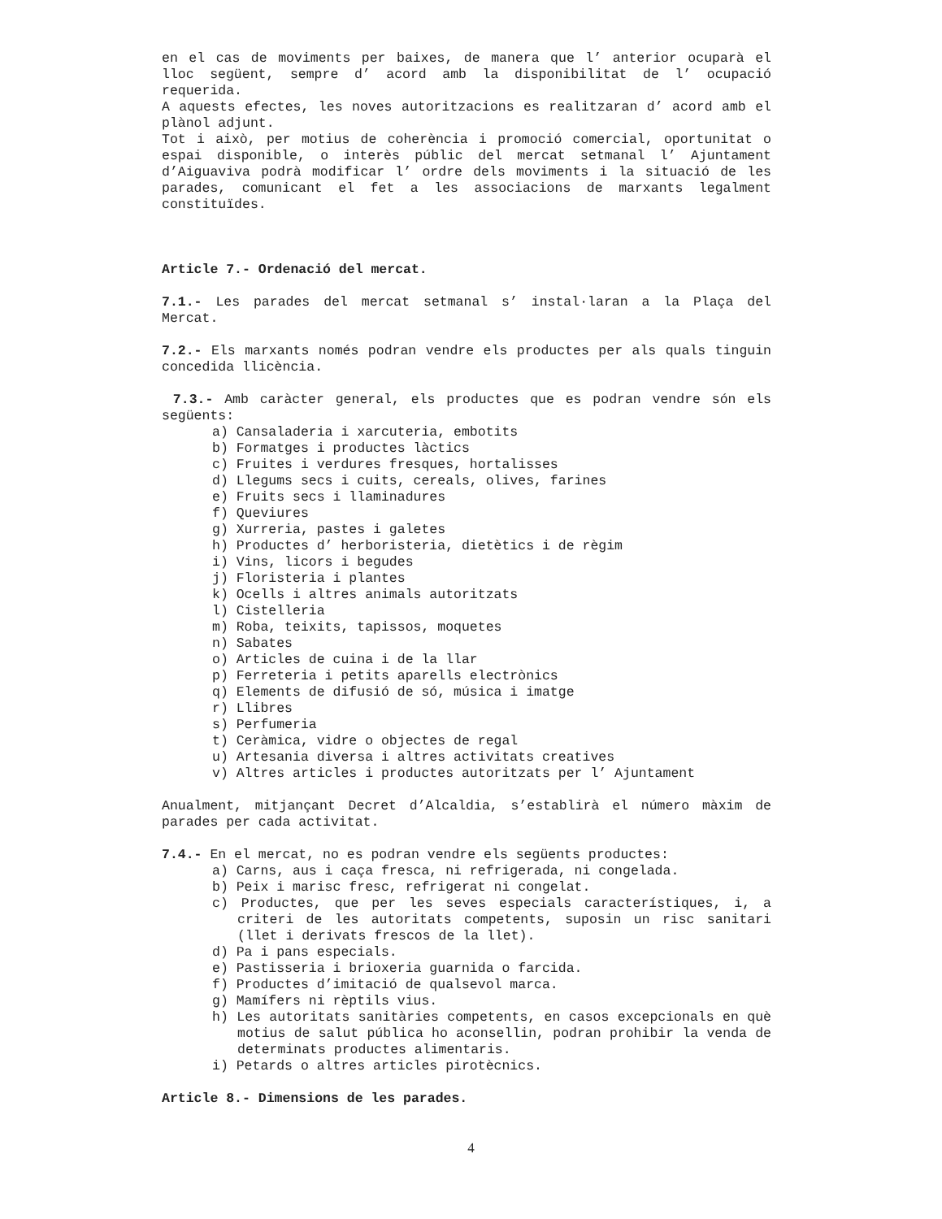en el cas de moviments per baixes, de manera que l’ anterior ocuparà el lloc següent, sempre d’ acord amb la disponibilitat de l’ ocupació requerida.
A aquests efectes, les noves autoritzacions es realitzaran d’ acord amb el plànol adjunt.
Tot i això, per motius de coherència i promoció comercial, oportunitat o espai disponible, o interès públic del mercat setmanal l’ Ajuntament d’Aiguaviva podrà modificar l’ ordre dels moviments i la situació de les parades, comunicant el fet a les associacions de marxants legalment constituïdes.
Article 7.- Ordenació del mercat.
7.1.- Les parades del mercat setmanal s’ instal·laran a la Plaça del Mercat.
7.2.- Els marxants només podran vendre els productes per als quals tinguin concedida llicència.
7.3.- Amb caràcter general, els productes que es podran vendre són els següents:
a) Cansaladeria i xarcuteria, embotits
b) Formatges i productes làctics
c) Fruites i verdures fresques, hortalisses
d) Llegums secs i cuits, cereals, olives, farines
e) Fruits secs i llaminadures
f) Queviures
g) Xurreria, pastes i galetes
h) Productes d’ herboristeria, dietètics i de règim
i) Vins, licors i begudes
j) Floristeria i plantes
k) Ocells i altres animals autoritzats
l) Cistelleria
m) Roba, teixits, tapissos, moquetes
n) Sabates
o) Articles de cuina i de la llar
p) Ferreteria i petits aparells electrònics
q) Elements de difusió de só, música i imatge
r) Llibres
s) Perfumeria
t) Ceràmica, vidre o objectes de regal
u) Artesania diversa i altres activitats creatives
v) Altres articles i productes autoritzats per l’ Ajuntament
Anualment, mitjançant Decret d’Alcaldia, s’establirà el número màxim de parades per cada activitat.
7.4.- En el mercat, no es podran vendre els següents productes:
a) Carns, aus i caça fresca, ni refrigerada, ni congelada.
b) Peix i marisc fresc, refrigerat ni congelat.
c) Productes, que per les seves especials característiques, i, a criteri de les autoritats competents, suposin un risc sanitari (llet i derivats frescos de la llet).
d) Pa i pans especials.
e) Pastisseria i brioxeria guarnida o farcida.
f) Productes d’imitació de qualsevol marca.
g) Mamífers ni rèptils vius.
h) Les autoritats sanitàries competents, en casos excepcionals en què motius de salut pública ho aconsellin, podran prohibir la venda de determinats productes alimentaris.
i) Petards o altres articles pirotècnics.
Article 8.- Dimensions de les parades.
4